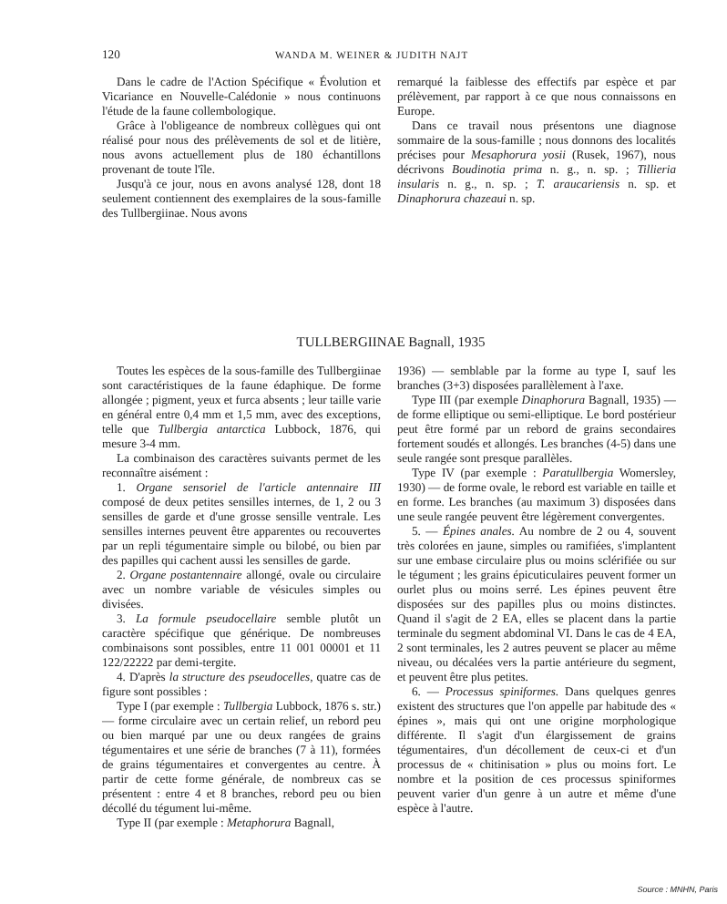120 WANDA M. WEINER & JUDITH NAJT
Dans le cadre de l'Action Spécifique « Évolution et Vicariance en Nouvelle-Calédonie » nous continuons l'étude de la faune collembologique.
Grâce à l'obligeance de nombreux collègues qui ont réalisé pour nous des prélèvements de sol et de litière, nous avons actuellement plus de 180 échantillons provenant de toute l'île.
Jusqu'à ce jour, nous en avons analysé 128, dont 18 seulement contiennent des exemplaires de la sous-famille des Tullbergiinae. Nous avons
remarqué la faiblesse des effectifs par espèce et par prélèvement, par rapport à ce que nous connaissons en Europe.
Dans ce travail nous présentons une diagnose sommaire de la sous-famille ; nous donnons des localités précises pour Mesaphorura yosii (Rusek, 1967), nous décrivons Boudinotia prima n. g., n. sp. ; Tillieria insularis n. g., n. sp. ; T. araucariensis n. sp. et Dinaphorura chazeaui n. sp.
TULLBERGIINAE Bagnall, 1935
Toutes les espèces de la sous-famille des Tullbergiinae sont caractéristiques de la faune édaphique. De forme allongée ; pigment, yeux et furca absents ; leur taille varie en général entre 0,4 mm et 1,5 mm, avec des exceptions, telle que Tullbergia antarctica Lubbock, 1876, qui mesure 3-4 mm.
La combinaison des caractères suivants permet de les reconnaître aisément :
1. Organe sensoriel de l'article antennaire III composé de deux petites sensilles internes, de 1, 2 ou 3 sensilles de garde et d'une grosse sensille ventrale. Les sensilles internes peuvent être apparentes ou recouvertes par un repli tégumentaire simple ou bilobé, ou bien par des papilles qui cachent aussi les sensilles de garde.
2. Organe postantennaire allongé, ovale ou circulaire avec un nombre variable de vésicules simples ou divisées.
3. La formule pseudocellaire semble plutôt un caractère spécifique que générique. De nombreuses combinaisons sont possibles, entre 11 001 00001 et 11 122/22222 par demi-tergite.
4. D'après la structure des pseudocelles, quatre cas de figure sont possibles :
Type I (par exemple : Tullbergia Lubbock, 1876 s. str.) — forme circulaire avec un certain relief, un rebord peu ou bien marqué par une ou deux rangées de grains tégumentaires et une série de branches (7 à 11), formées de grains tégumentaires et convergentes au centre. À partir de cette forme générale, de nombreux cas se présentent : entre 4 et 8 branches, rebord peu ou bien décollé du tégument lui-même.
Type II (par exemple : Metaphorura Bagnall,
1936) — semblable par la forme au type I, sauf les branches (3+3) disposées parallèlement à l'axe.
Type III (par exemple Dinaphorura Bagnall, 1935) — de forme elliptique ou semi-elliptique. Le bord postérieur peut être formé par un rebord de grains secondaires fortement soudés et allongés. Les branches (4-5) dans une seule rangée sont presque parallèles.
Type IV (par exemple : Paratullbergia Womersley, 1930) — de forme ovale, le rebord est variable en taille et en forme. Les branches (au maximum 3) disposées dans une seule rangée peuvent être légèrement convergentes.
5. — Épines anales. Au nombre de 2 ou 4, souvent très colorées en jaune, simples ou ramifiées, s'implantent sur une embase circulaire plus ou moins sclérifiée ou sur le tégument ; les grains épicuticulaires peuvent former un ourlet plus ou moins serré. Les épines peuvent être disposées sur des papilles plus ou moins distinctes. Quand il s'agit de 2 EA, elles se placent dans la partie terminale du segment abdominal VI. Dans le cas de 4 EA, 2 sont terminales, les 2 autres peuvent se placer au même niveau, ou décalées vers la partie antérieure du segment, et peuvent être plus petites.
6. — Processus spiniformes. Dans quelques genres existent des structures que l'on appelle par habitude des « épines », mais qui ont une origine morphologique différente. Il s'agit d'un élargissement de grains tégumentaires, d'un décollement de ceux-ci et d'un processus de « chitinisation » plus ou moins fort. Le nombre et la position de ces processus spiniformes peuvent varier d'un genre à un autre et même d'une espèce à l'autre.
Source : MNHN, Paris